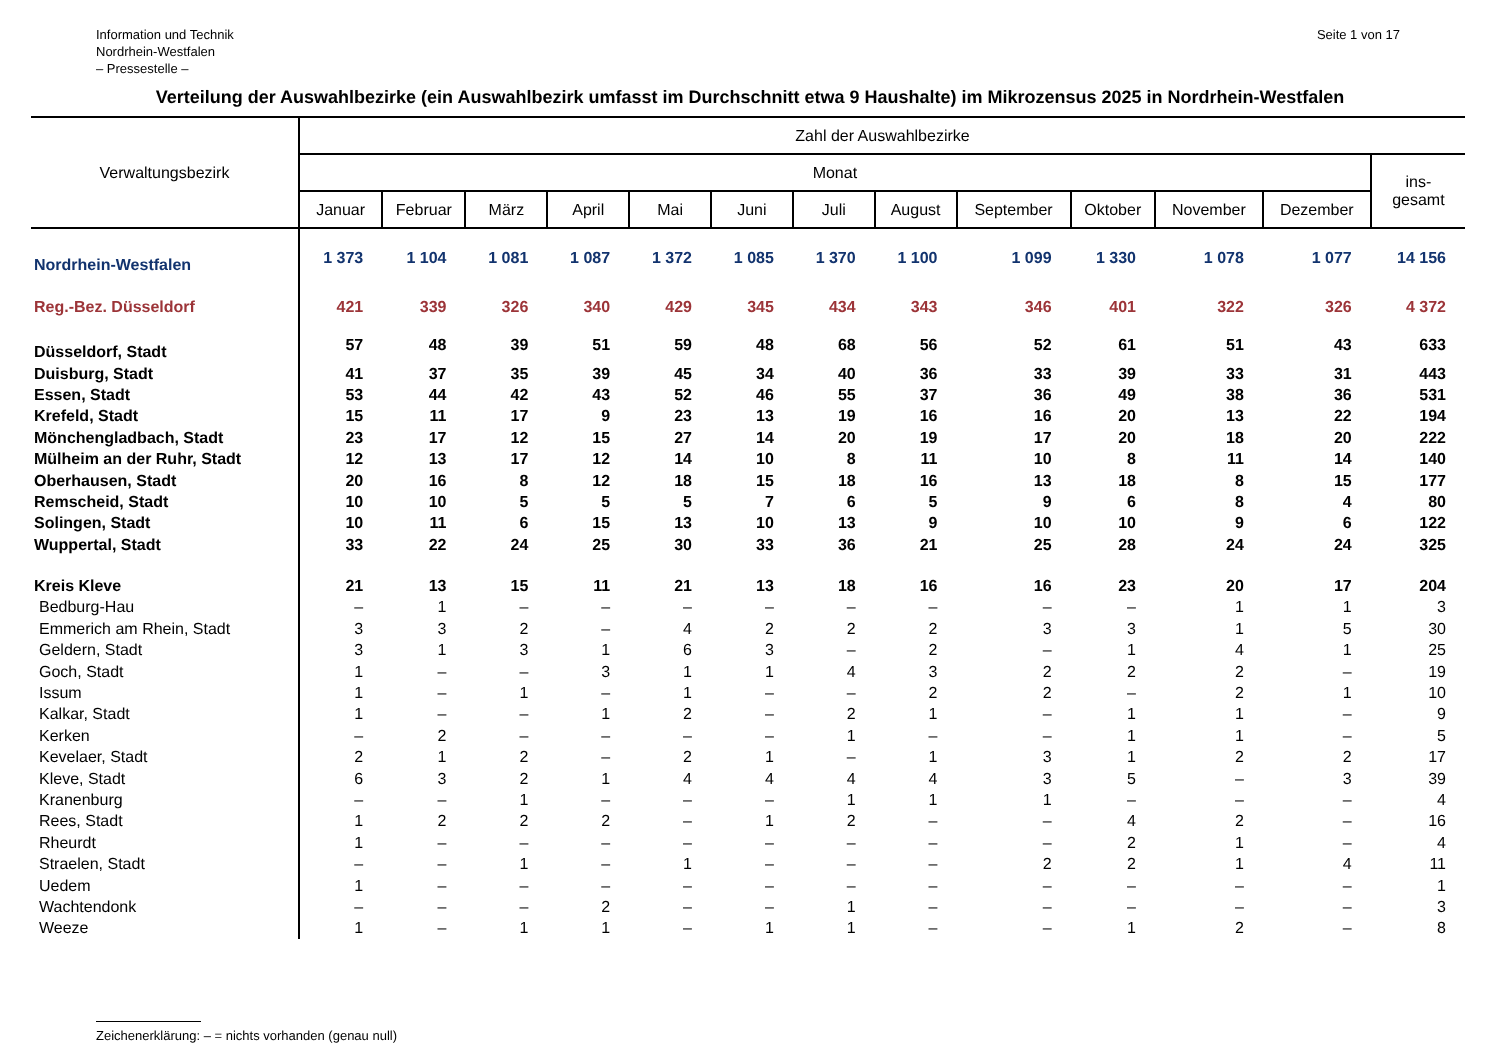Information und Technik
Nordrhein-Westfalen
– Pressestelle –
Seite 1 von 17
Verteilung der Auswahlbezirke (ein Auswahlbezirk umfasst im Durchschnitt etwa 9 Haushalte) im Mikrozensus 2025 in Nordrhein-Westfalen
| Verwaltungsbezirk | Zahl der Auswahlbezirke | | | | | | | | | | | | |
| --- | --- | --- | --- | --- | --- | --- | --- | --- | --- | --- | --- | --- | --- |
| | Monat | | | | | | | | | | | | ins- gesamt |
| | Januar | Februar | März | April | Mai | Juni | Juli | August | September | Oktober | November | Dezember | |
| Nordrhein-Westfalen | 1 373 | 1 104 | 1 081 | 1 087 | 1 372 | 1 085 | 1 370 | 1 100 | 1 099 | 1 330 | 1 078 | 1 077 | 14 156 |
| Reg.-Bez. Düsseldorf | 421 | 339 | 326 | 340 | 429 | 345 | 434 | 343 | 346 | 401 | 322 | 326 | 4 372 |
| Düsseldorf, Stadt | 57 | 48 | 39 | 51 | 59 | 48 | 68 | 56 | 52 | 61 | 51 | 43 | 633 |
| Duisburg, Stadt | 41 | 37 | 35 | 39 | 45 | 34 | 40 | 36 | 33 | 39 | 33 | 31 | 443 |
| Essen, Stadt | 53 | 44 | 42 | 43 | 52 | 46 | 55 | 37 | 36 | 49 | 38 | 36 | 531 |
| Krefeld, Stadt | 15 | 11 | 17 | 9 | 23 | 13 | 19 | 16 | 16 | 20 | 13 | 22 | 194 |
| Mönchengladbach, Stadt | 23 | 17 | 12 | 15 | 27 | 14 | 20 | 19 | 17 | 20 | 18 | 20 | 222 |
| Mülheim an der Ruhr, Stadt | 12 | 13 | 17 | 12 | 14 | 10 | 8 | 11 | 10 | 8 | 11 | 14 | 140 |
| Oberhausen, Stadt | 20 | 16 | 8 | 12 | 18 | 15 | 18 | 16 | 13 | 18 | 8 | 15 | 177 |
| Remscheid, Stadt | 10 | 10 | 5 | 5 | 5 | 7 | 6 | 5 | 9 | 6 | 8 | 4 | 80 |
| Solingen, Stadt | 10 | 11 | 6 | 15 | 13 | 10 | 13 | 9 | 10 | 10 | 9 | 6 | 122 |
| Wuppertal, Stadt | 33 | 22 | 24 | 25 | 30 | 33 | 36 | 21 | 25 | 28 | 24 | 24 | 325 |
| Kreis Kleve | 21 | 13 | 15 | 11 | 21 | 13 | 18 | 16 | 16 | 23 | 20 | 17 | 204 |
| Bedburg-Hau | – | 1 | – | – | – | – | – | – | – | – | 1 | 1 | 3 |
| Emmerich am Rhein, Stadt | 3 | 3 | 2 | – | 4 | 2 | 2 | 2 | 3 | 3 | 1 | 5 | 30 |
| Geldern, Stadt | 3 | 1 | 3 | 1 | 6 | 3 | – | 2 | – | 1 | 4 | 1 | 25 |
| Goch, Stadt | 1 | – | – | 3 | 1 | 1 | 4 | 3 | 2 | 2 | 2 | – | 19 |
| Issum | 1 | – | 1 | – | 1 | – | – | 2 | 2 | – | 2 | 1 | 10 |
| Kalkar, Stadt | 1 | – | – | 1 | 2 | – | 2 | 1 | – | 1 | 1 | – | 9 |
| Kerken | – | 2 | – | – | – | – | 1 | – | – | 1 | 1 | – | 5 |
| Kevelaer, Stadt | 2 | 1 | 2 | – | 2 | 1 | – | 1 | 3 | 1 | 2 | 2 | 17 |
| Kleve, Stadt | 6 | 3 | 2 | 1 | 4 | 4 | 4 | 4 | 3 | 5 | – | 3 | 39 |
| Kranenburg | – | – | 1 | – | – | – | 1 | 1 | 1 | – | – | – | 4 |
| Rees, Stadt | 1 | 2 | 2 | 2 | – | 1 | 2 | – | – | 4 | 2 | – | 16 |
| Rheurdt | 1 | – | – | – | – | – | – | – | – | 2 | 1 | – | 4 |
| Straelen, Stadt | – | – | 1 | – | 1 | – | – | – | 2 | 2 | 1 | 4 | 11 |
| Uedem | 1 | – | – | – | – | – | – | – | – | – | – | – | 1 |
| Wachtendonk | – | – | – | 2 | – | – | 1 | – | – | – | – | – | 3 |
| Weeze | 1 | – | 1 | 1 | – | 1 | 1 | – | – | 1 | 2 | – | 8 |
Zeichenerklärung: – = nichts vorhanden (genau null)